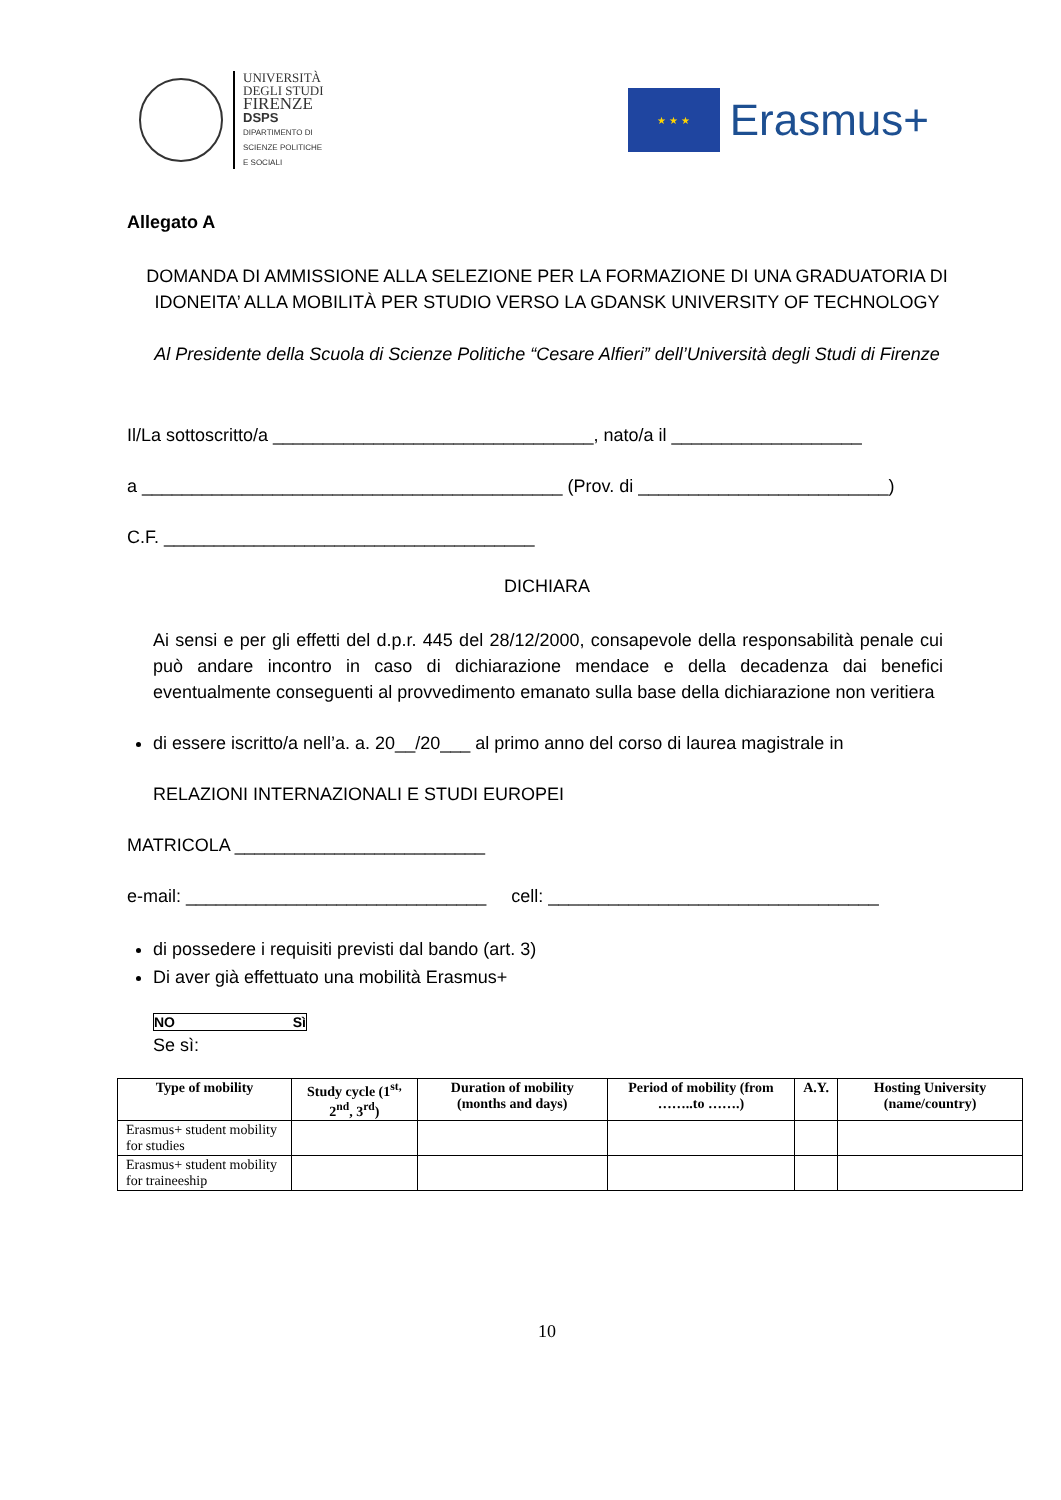UNIVERSITÀ
DEGLI STUDI
FIRENZE
DSPS
DIPARTIMENTO DI
SCIENZE POLITICHE
E SOCIALI
★ ★ ★
Erasmus+
Allegato A
DOMANDA DI AMMISSIONE ALLA SELEZIONE PER LA FORMAZIONE DI UNA GRADUATORIA DI IDONEITA’ ALLA MOBILITÀ PER STUDIO VERSO LA GDANSK UNIVERSITY OF TECHNOLOGY
Al Presidente della Scuola di Scienze Politiche “Cesare Alfieri” dell’Università degli Studi di Firenze
Il/La sottoscritto/a ________________________________, nato/a il ___________________
a __________________________________________ (Prov. di _________________________)
C.F. _____________________________________
DICHIARA
Ai sensi e per gli effetti del d.p.r. 445 del 28/12/2000, consapevole della responsabilità penale cui può andare incontro in caso di dichiarazione mendace e della decadenza dai benefici eventualmente conseguenti al provvedimento emanato sulla base della dichiarazione non veritiera
di essere iscritto/a nell’a. a. 20__/20___ al primo anno del corso di laurea magistrale in
RELAZIONI INTERNAZIONALI E STUDI EUROPEI
MATRICOLA _________________________
e-mail: ______________________________ cell: _________________________________
di possedere i requisiti previsti dal bando (art. 3)
Di aver già effettuato una mobilità Erasmus+
NO Sì
Se sì:
| Type of mobility | Study cycle (1<sup>st,</sup> 2<sup>nd</sup>, 3<sup>rd</sup>) | Duration of mobility (months and days) | Period of mobility (from ……..to …….) | A.Y. | Hosting University (name/country) |
| --- | --- | --- | --- | --- | --- |
| Erasmus+ student mobility for studies | | | | | |
| Erasmus+ student mobility for traineeship | | | | | |
10